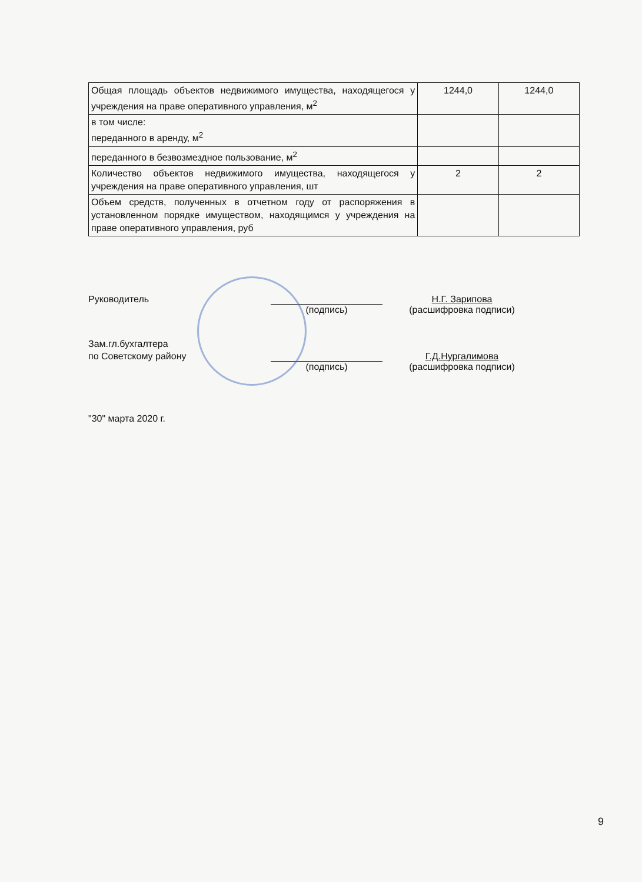| Общая площадь объектов недвижимого имущества, находящегося у учреждения на праве оперативного управления, м<sup>2</sup> | 1244,0 | 1244,0 |
| в том числе: переданного в аренду, м<sup>2</sup> | | |
| переданного в безвозмездное пользование, м<sup>2</sup> | | |
| Количество объектов недвижимого имущества, находящегося у учреждения на праве оперативного управления, шт | 2 | 2 |
| Объем средств, полученных в отчетном году от распоряжения в установленном порядке имуществом, находящимся у учреждения на праве оперативного управления, руб | | |
Руководитель
Н.Г. Зарипова
(подпись)
(расшифровка подписи)
Зам.гл.бухгалтера
по Советскому району
Г.Д.Нургалимова
(подпись)
(расшифровка подписи)
"30" марта 2020 г.
9